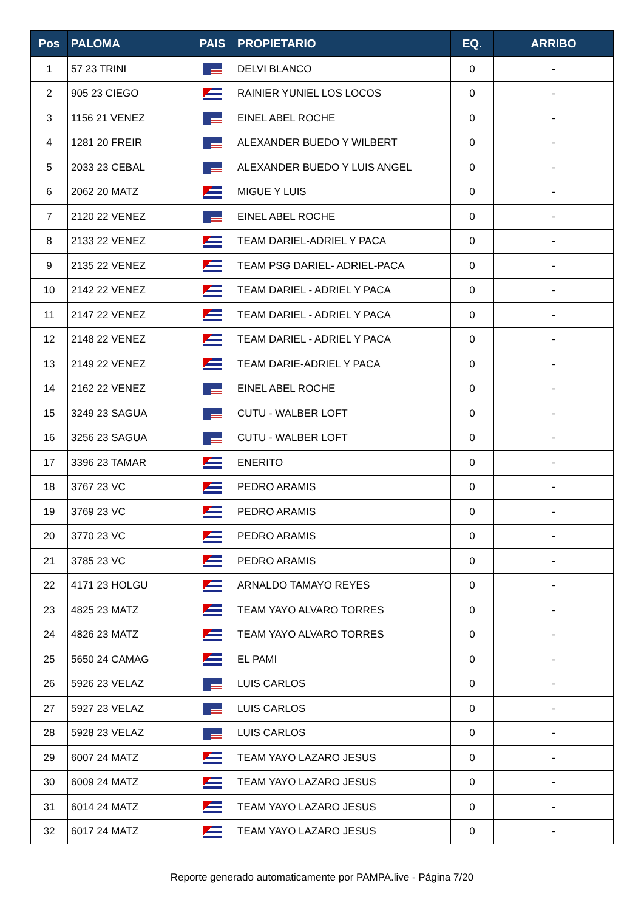| Pos | PALOMA | PAIS | PROPIETARIO | EQ. | ARRIBO |
| --- | --- | --- | --- | --- | --- |
| 1 | 57 23 TRINI | | DELVI BLANCO | 0 | - |
| 2 | 905 23 CIEGO | | RAINIER YUNIEL LOS LOCOS | 0 | - |
| 3 | 1156 21 VENEZ | | EINEL ABEL ROCHE | 0 | - |
| 4 | 1281 20 FREIR | | ALEXANDER BUEDO Y WILBERT | 0 | - |
| 5 | 2033 23 CEBAL | | ALEXANDER BUEDO Y LUIS ANGEL | 0 | - |
| 6 | 2062 20 MATZ | | MIGUE Y LUIS | 0 | - |
| 7 | 2120 22 VENEZ | | EINEL ABEL ROCHE | 0 | - |
| 8 | 2133 22 VENEZ | | TEAM DARIEL-ADRIEL Y PACA | 0 | - |
| 9 | 2135 22 VENEZ | | TEAM PSG DARIEL- ADRIEL-PACA | 0 | - |
| 10 | 2142 22 VENEZ | | TEAM DARIEL - ADRIEL Y PACA | 0 | - |
| 11 | 2147 22 VENEZ | | TEAM DARIEL - ADRIEL Y PACA | 0 | - |
| 12 | 2148 22 VENEZ | | TEAM DARIEL - ADRIEL Y PACA | 0 | - |
| 13 | 2149 22 VENEZ | | TEAM DARIE-ADRIEL Y PACA | 0 | - |
| 14 | 2162 22 VENEZ | | EINEL ABEL ROCHE | 0 | - |
| 15 | 3249 23 SAGUA | | CUTU - WALBER LOFT | 0 | - |
| 16 | 3256 23 SAGUA | | CUTU - WALBER LOFT | 0 | - |
| 17 | 3396 23 TAMAR | | ENERITO | 0 | - |
| 18 | 3767 23 VC | | PEDRO ARAMIS | 0 | - |
| 19 | 3769 23 VC | | PEDRO ARAMIS | 0 | - |
| 20 | 3770 23 VC | | PEDRO ARAMIS | 0 | - |
| 21 | 3785 23 VC | | PEDRO ARAMIS | 0 | - |
| 22 | 4171 23 HOLGU | | ARNALDO TAMAYO REYES | 0 | - |
| 23 | 4825 23 MATZ | | TEAM YAYO ALVARO TORRES | 0 | - |
| 24 | 4826 23 MATZ | | TEAM YAYO ALVARO TORRES | 0 | - |
| 25 | 5650 24 CAMAG | | EL PAMI | 0 | - |
| 26 | 5926 23 VELAZ | | LUIS CARLOS | 0 | - |
| 27 | 5927 23 VELAZ | | LUIS CARLOS | 0 | - |
| 28 | 5928 23 VELAZ | | LUIS CARLOS | 0 | - |
| 29 | 6007 24 MATZ | | TEAM YAYO LAZARO JESUS | 0 | - |
| 30 | 6009 24 MATZ | | TEAM YAYO LAZARO JESUS | 0 | - |
| 31 | 6014 24 MATZ | | TEAM YAYO LAZARO JESUS | 0 | - |
| 32 | 6017 24 MATZ | | TEAM YAYO LAZARO JESUS | 0 | - |
Reporte generado automaticamente por PAMPA.live - Página 7/20